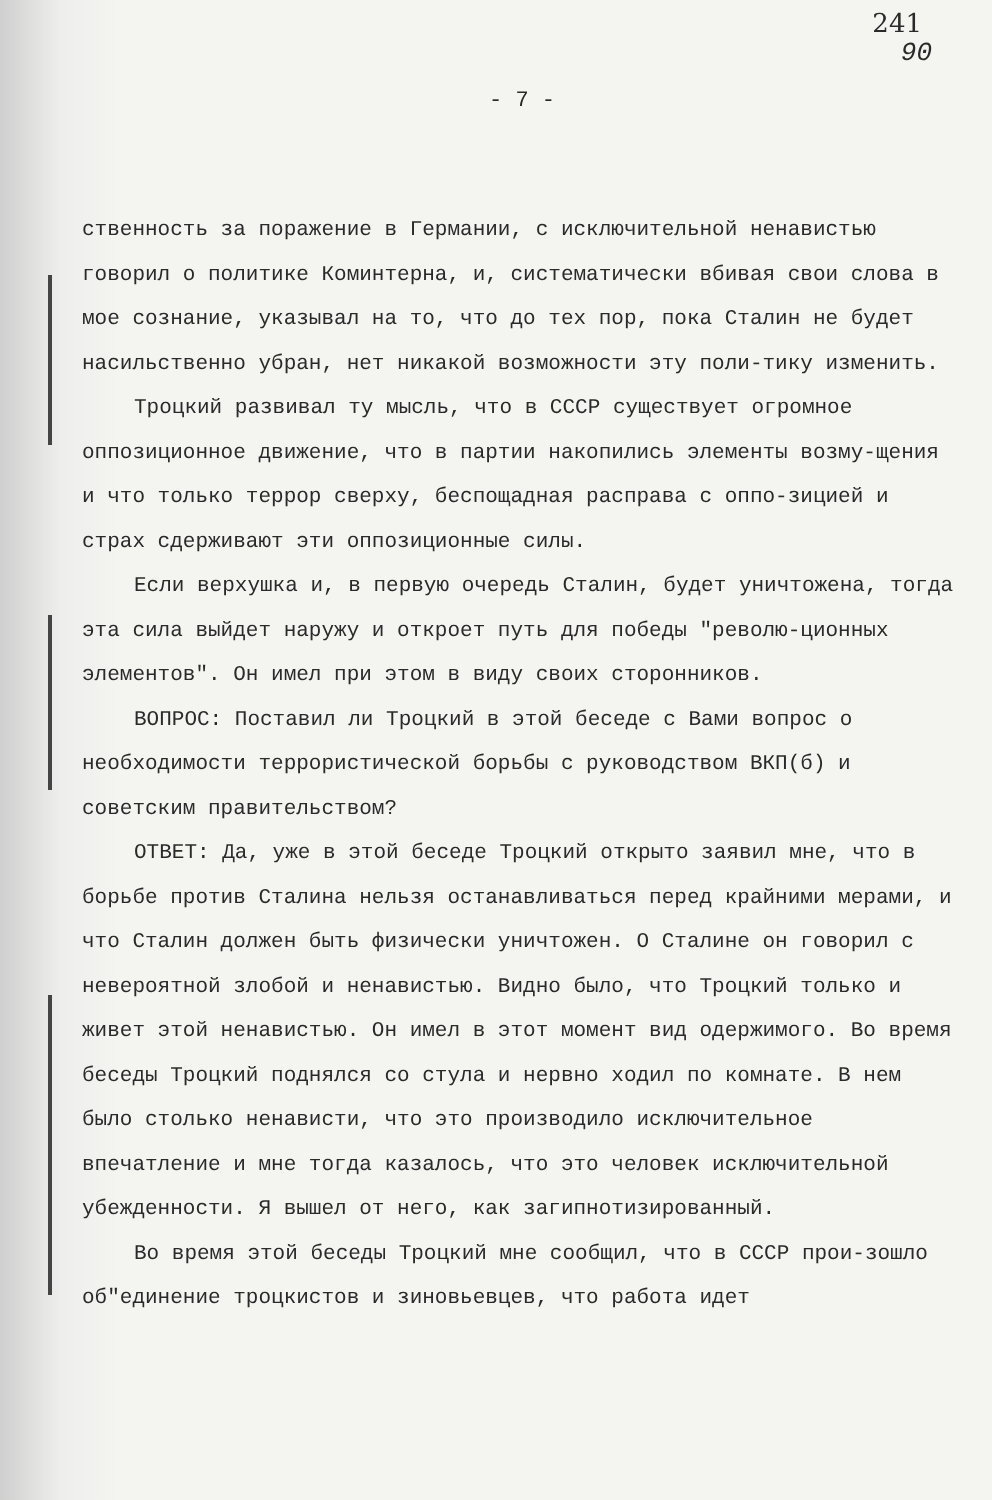241
90
- 7 -
ственность за поражение в Германии, с исключительной ненавистью говорил о политике Коминтерна, и, систематически вбивая свои слова в мое сознание, указывал на то, что до тех пор, пока Сталин не будет насильственно убран, нет никакой возможности эту поли-тику изменить.
Троцкий развивал ту мысль, что в СССР существует огромное оппозиционное движение, что в партии накопились элементы возму-щения и что только террор сверху, беспощадная расправа с оппо-зицией и страх сдерживают эти оппозиционные силы.
Если верхушка и, в первую очередь Сталин, будет уничтожена, тогда эта сила выйдет наружу и откроет путь для победы "револю-ционных элементов". Он имел при этом в виду своих сторонников.
ВОПРОС: Поставил ли Троцкий в этой беседе с Вами вопрос о необходимости террористической борьбы с руководством ВКП(б) и советским правительством?
ОТВЕТ: Да, уже в этой беседе Троцкий открыто заявил мне, что в борьбе против Сталина нельзя останавливаться перед крайними мерами, и что Сталин должен быть физически уничтожен. О Сталине он говорил с невероятной злобой и ненавистью. Видно было, что Троцкий только и живет этой ненавистью. Он имел в этот момент вид одержимого. Во время беседы Троцкий поднялся со стула и нервно ходил по комнате. В нем было столько ненависти, что это производило исключительное впечатление и мне тогда казалось, что это человек исключительной убежденности. Я вышел от него, как загипнотизированный.
Во время этой беседы Троцкий мне сообщил, что в СССР прои-зошло об"единение троцкистов и зиновьевцев, что работа идет